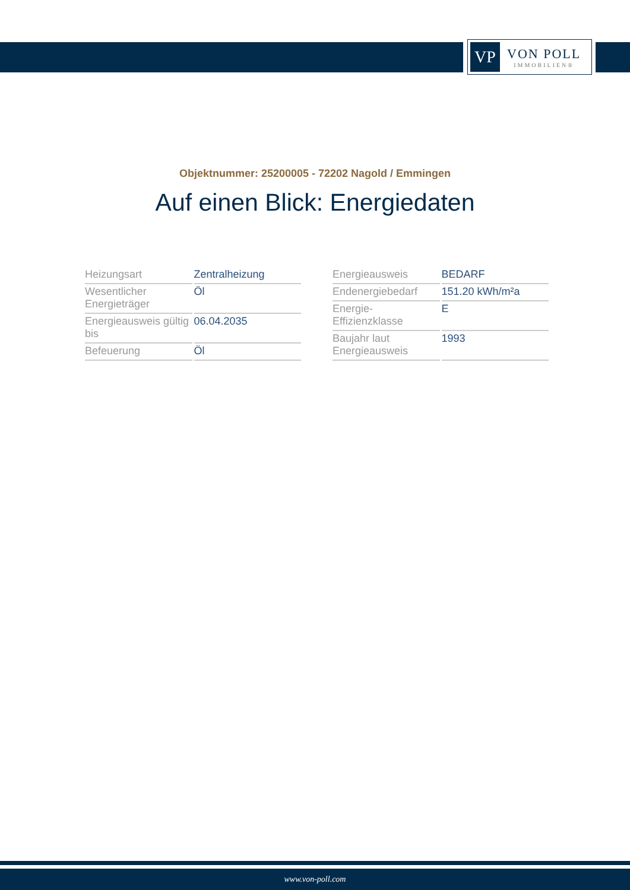VP
VON POLL
IMMOBILIEN®
Objektnummer: 25200005 - 72202 Nagold / Emmingen
Auf einen Blick: Energiedaten
| Heizungsart | Zentralheizung |
| Wesentlicher Energieträger | Öl |
| Energieausweis gültig bis | 06.04.2035 |
| Befeuerung | Öl |
| Energieausweis | BEDARF |
| Endenergiebedarf | 151.20 kWh/m²a |
| Energie-Effizienzklasse | E |
| Baujahr laut Energieausweis | 1993 |
www.von-poll.com